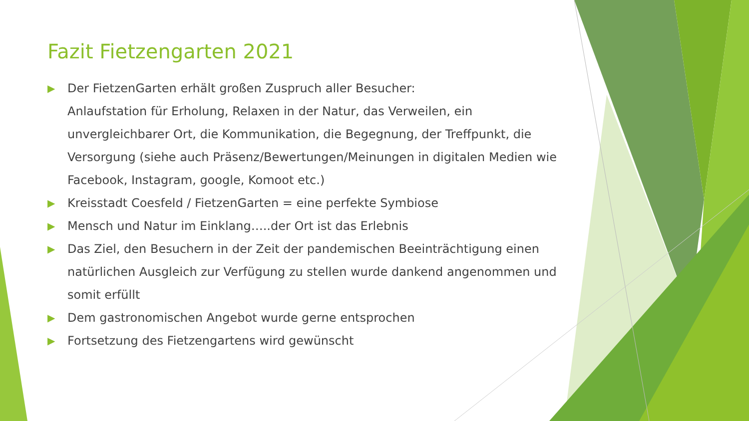Fazit Fietzengarten 2021
▶ Der FietzenGarten erhält großen Zuspruch aller Besucher:
Anlaufstation für Erholung, Relaxen in der Natur, das Verweilen, ein unvergleichbarer Ort, die Kommunikation, die Begegnung, der Treffpunkt, die Versorgung (siehe auch Präsenz/Bewertungen/Meinungen in digitalen Medien wie Facebook, Instagram, google, Komoot etc.)
▶ Kreisstadt Coesfeld / FietzenGarten = eine perfekte Symbiose
▶ Mensch und Natur im Einklang…..der Ort ist das Erlebnis
▶ Das Ziel, den Besuchern in der Zeit der pandemischen Beeinträchtigung einen natürlichen Ausgleich zur Verfügung zu stellen wurde dankend angenommen und somit erfüllt
▶ Dem gastronomischen Angebot wurde gerne entsprochen
▶ Fortsetzung des Fietzengartens wird gewünscht